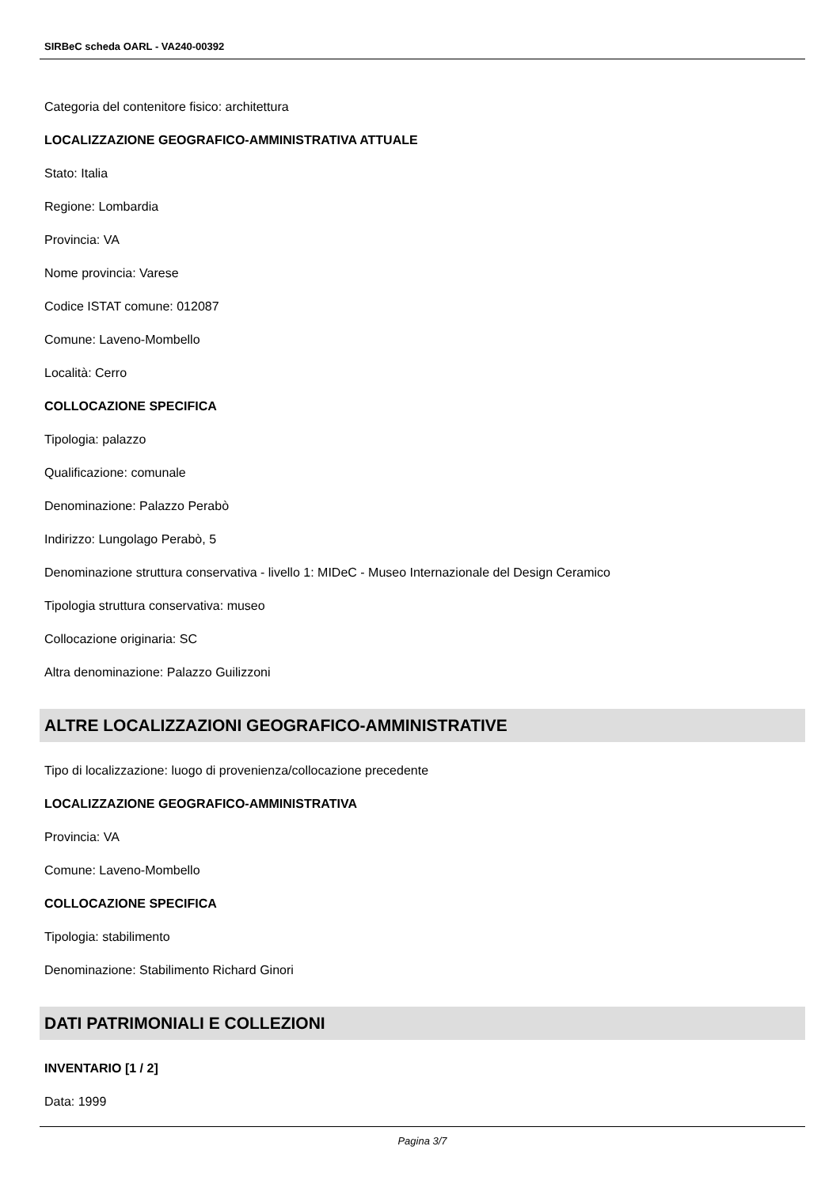SIRBeC scheda OARL - VA240-00392
Categoria del contenitore fisico: architettura
LOCALIZZAZIONE GEOGRAFICO-AMMINISTRATIVA ATTUALE
Stato: Italia
Regione: Lombardia
Provincia: VA
Nome provincia: Varese
Codice ISTAT comune: 012087
Comune: Laveno-Mombello
Località: Cerro
COLLOCAZIONE SPECIFICA
Tipologia: palazzo
Qualificazione: comunale
Denominazione: Palazzo Perabò
Indirizzo: Lungolago Perabò, 5
Denominazione struttura conservativa - livello 1: MIDeC - Museo Internazionale del Design Ceramico
Tipologia struttura conservativa: museo
Collocazione originaria: SC
Altra denominazione: Palazzo Guilizzoni
ALTRE LOCALIZZAZIONI GEOGRAFICO-AMMINISTRATIVE
Tipo di localizzazione: luogo di provenienza/collocazione precedente
LOCALIZZAZIONE GEOGRAFICO-AMMINISTRATIVA
Provincia: VA
Comune: Laveno-Mombello
COLLOCAZIONE SPECIFICA
Tipologia: stabilimento
Denominazione: Stabilimento Richard Ginori
DATI PATRIMONIALI E COLLEZIONI
INVENTARIO [1 / 2]
Data: 1999
Pagina 3/7